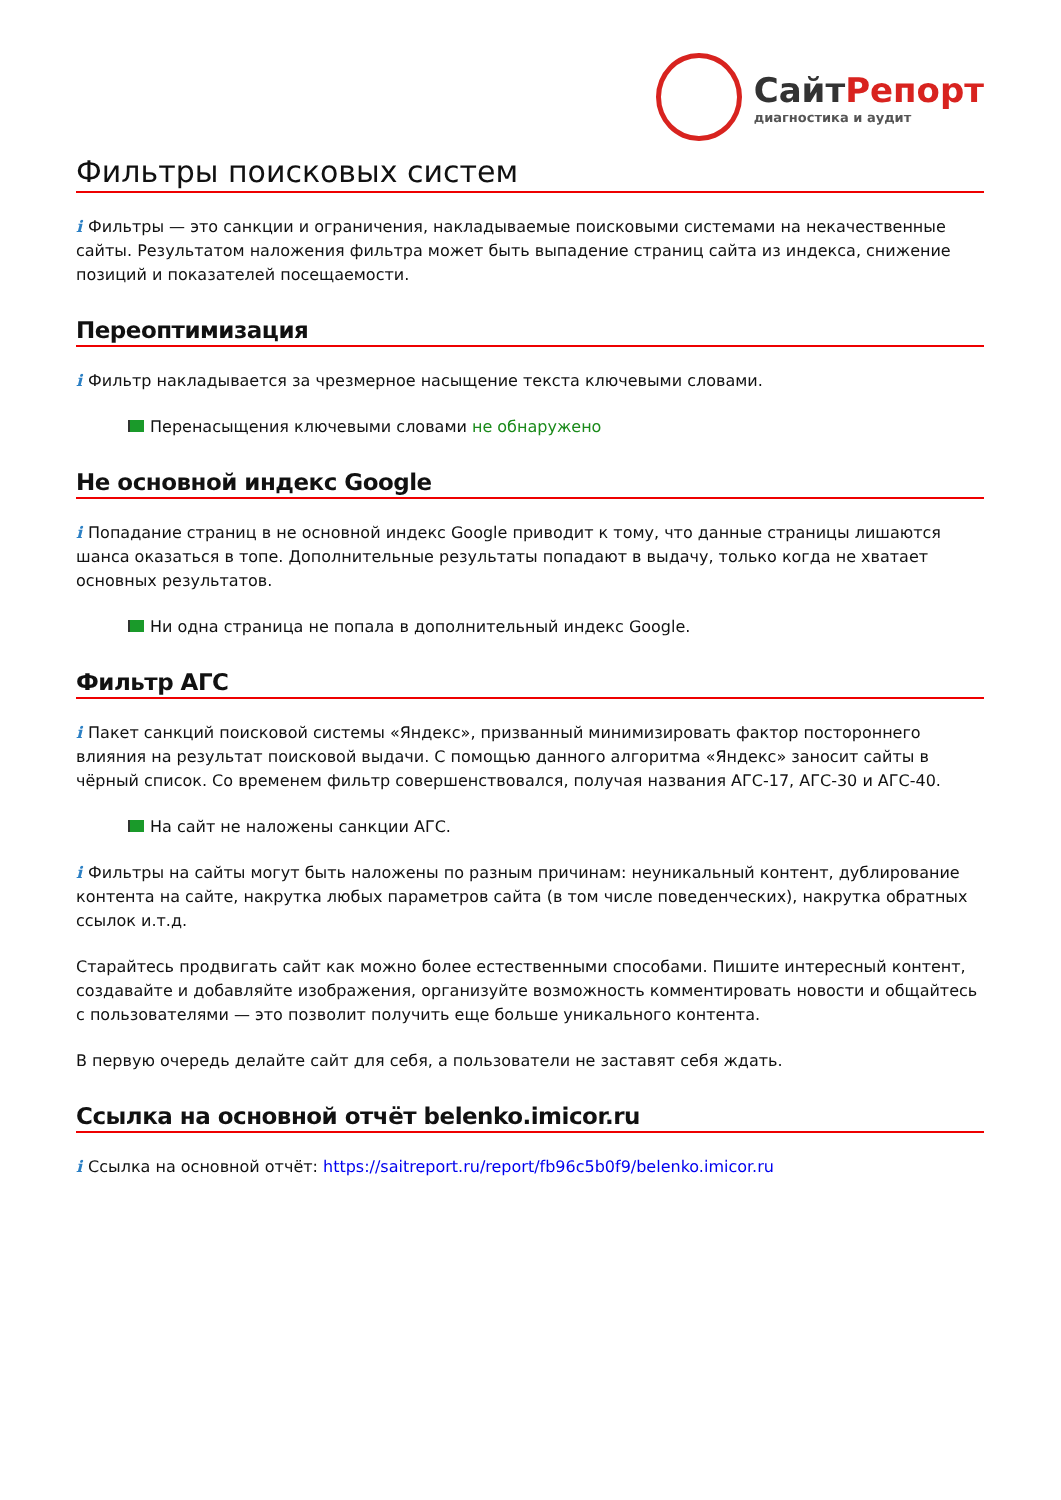СайтРепорт
диагностика и аудит
Фильтры поисковых систем
i Фильтры — это санкции и ограничения, накладываемые поисковыми системами на некачественные сайты. Результатом наложения фильтра может быть выпадение страниц сайта из индекса, снижение позиций и показателей посещаемости.
Переоптимизация
i Фильтр накладывается за чрезмерное насыщение текста ключевыми словами.
Перенасыщения ключевыми словами не обнаружено
Не основной индекс Google
i Попадание страниц в не основной индекс Google приводит к тому, что данные страницы лишаются шанса оказаться в топе. Дополнительные результаты попадают в выдачу, только когда не хватает основных результатов.
Ни одна страница не попала в дополнительный индекс Google.
Фильтр АГС
i Пакет санкций поисковой системы «Яндекс», призванный минимизировать фактор постороннего влияния на результат поисковой выдачи. С помощью данного алгоритма «Яндекс» заносит сайты в чёрный список. Со временем фильтр совершенствовался, получая названия АГС-17, АГС-30 и АГС-40.
На сайт не наложены санкции АГС.
i Фильтры на сайты могут быть наложены по разным причинам: неуникальный контент, дублирование контента на сайте, накрутка любых параметров сайта (в том числе поведенческих), накрутка обратных ссылок и.т.д.
Старайтесь продвигать сайт как можно более естественными способами. Пишите интересный контент, создавайте и добавляйте изображения, организуйте возможность комментировать новости и общайтесь с пользователями — это позволит получить еще больше уникального контента.
В первую очередь делайте сайт для себя, а пользователи не заставят себя ждать.
Ссылка на основной отчёт belenko.imicor.ru
i Ссылка на основной отчёт: https://saitreport.ru/report/fb96c5b0f9/belenko.imicor.ru